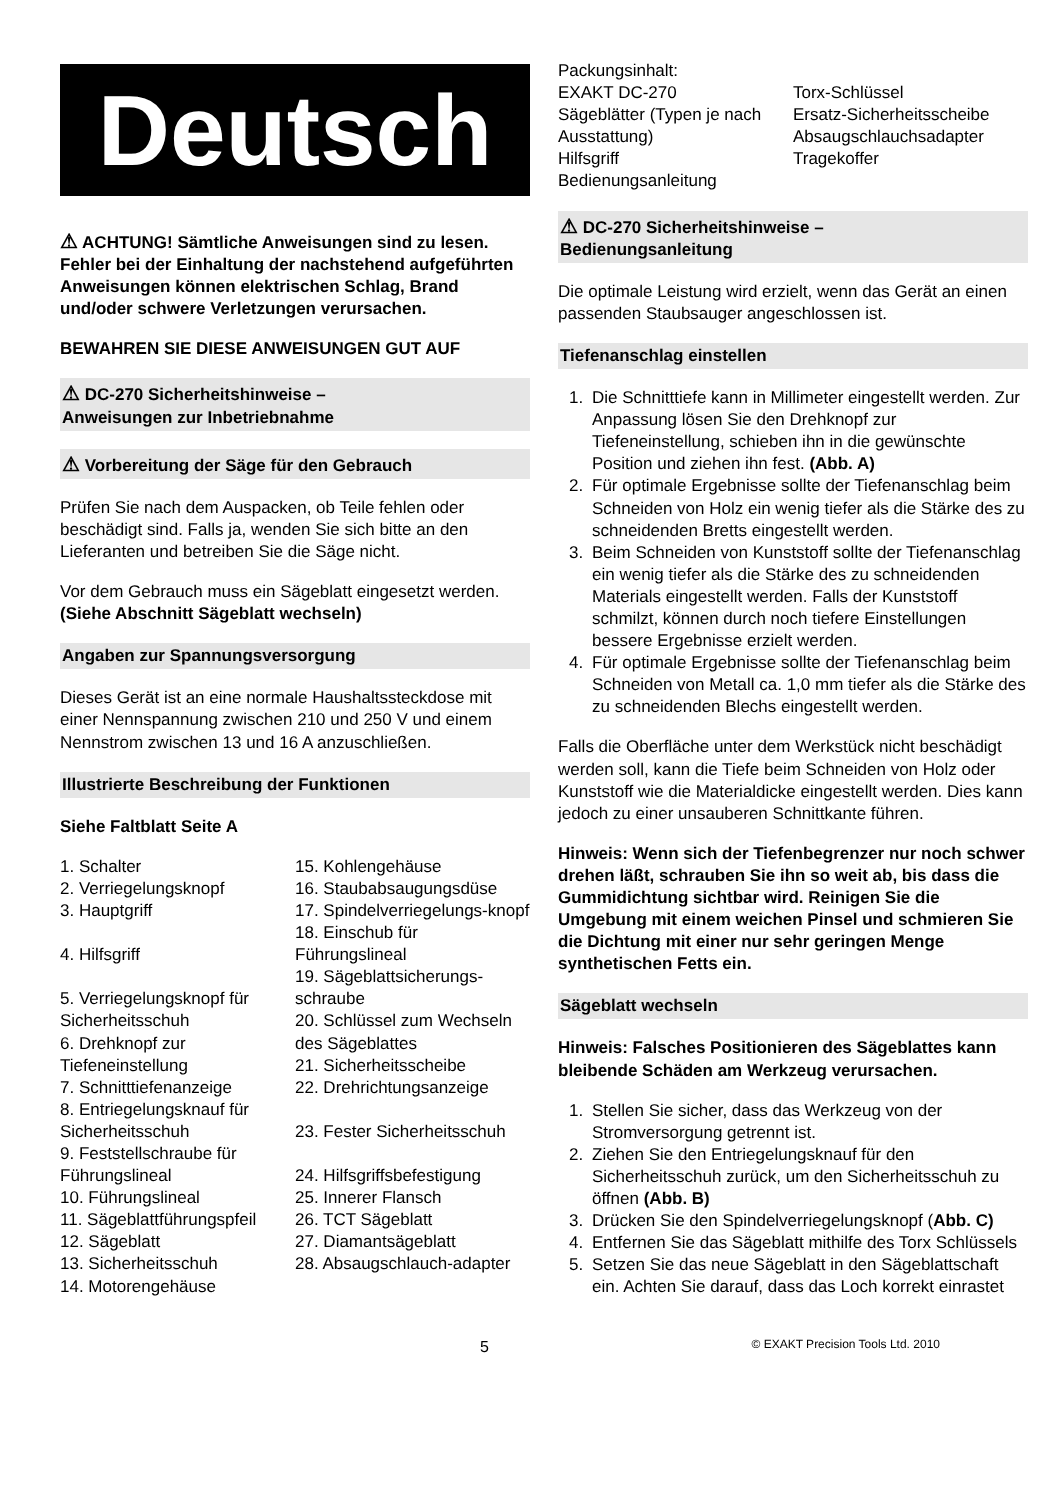Deutsch
⚠ ACHTUNG! Sämtliche Anweisungen sind zu lesen. Fehler bei der Einhaltung der nachstehend aufgeführten Anweisungen können elektrischen Schlag, Brand und/oder schwere Verletzungen verursachen.
BEWAHREN SIE DIESE ANWEISUNGEN GUT AUF
⚠ DC-270 Sicherheitshinweise –
Anweisungen zur Inbetriebnahme
⚠ Vorbereitung der Säge für den Gebrauch
Prüfen Sie nach dem Auspacken, ob Teile fehlen oder beschädigt sind. Falls ja, wenden Sie sich bitte an den Lieferanten und betreiben Sie die Säge nicht.
Vor dem Gebrauch muss ein Sägeblatt eingesetzt werden. (Siehe Abschnitt Sägeblatt wechseln)
Angaben zur Spannungsversorgung
Dieses Gerät ist an eine normale Haushaltssteckdose mit einer Nennspannung zwischen 210 und 250 V und einem Nennstrom zwischen 13 und 16 A anzuschließen.
Illustrierte Beschreibung der Funktionen
Siehe Faltblatt Seite A
1. Schalter
2. Verriegelungsknopf
3. Hauptgriff
4. Hilfsgriff
5. Verriegelungsknopf für Sicherheitsschuh
6. Drehknopf zur Tiefeneinstellung
7. Schnitttiefenanzeige
8. Entriegelungsknauf für Sicherheitsschuh
9. Feststellschraube für Führungslineal
10. Führungslineal
11. Sägeblattführungspfeil
12. Sägeblatt
13. Sicherheitsschuh
14. Motorengehäuse
15. Kohlengehäuse
16. Staubabsaugungsdüse
17. Spindelverriegelungs-knopf
18. Einschub für Führungslineal
19. Sägeblattsicherungs-schraube
20. Schlüssel zum Wechseln des Sägeblattes
21. Sicherheitsscheibe
22. Drehrichtungsanzeige
23. Fester Sicherheitsschuh
24. Hilfsgriffsbefestigung
25. Innerer Flansch
26. TCT Sägeblatt
27. Diamantsägeblatt
28. Absaugschlauch-adapter
Packungsinhalt:
EXAKT DC-270
Sägeblätter (Typen je nach Ausstattung)
Hilfsgriff
Bedienungsanleitung
Torx-Schlüssel
Ersatz-Sicherheitsscheibe
Absaugschlauchsadapter
Tragekoffer
⚠ DC-270 Sicherheitshinweise –
Bedienungsanleitung
Die optimale Leistung wird erzielt, wenn das Gerät an einen passenden Staubsauger angeschlossen ist.
Tiefenanschlag einstellen
1. Die Schnitttiefe kann in Millimeter eingestellt werden. Zur Anpassung lösen Sie den Drehknopf zur Tiefeneinstellung, schieben ihn in die gewünschte Position und ziehen ihn fest. (Abb. A)
2. Für optimale Ergebnisse sollte der Tiefenanschlag beim Schneiden von Holz ein wenig tiefer als die Stärke des zu schneidenden Bretts eingestellt werden.
3. Beim Schneiden von Kunststoff sollte der Tiefenanschlag ein wenig tiefer als die Stärke des zu schneidenden Materials eingestellt werden. Falls der Kunststoff schmilzt, können durch noch tiefere Einstellungen bessere Ergebnisse erzielt werden.
4. Für optimale Ergebnisse sollte der Tiefenanschlag beim Schneiden von Metall ca. 1,0 mm tiefer als die Stärke des zu schneidenden Blechs eingestellt werden.
Falls die Oberfläche unter dem Werkstück nicht beschädigt werden soll, kann die Tiefe beim Schneiden von Holz oder Kunststoff wie die Materialdicke eingestellt werden. Dies kann jedoch zu einer unsauberen Schnittkante führen.
Hinweis: Wenn sich der Tiefenbegrenzer nur noch schwer drehen läßt, schrauben Sie ihn so weit ab, bis dass die Gummidichtung sichtbar wird. Reinigen Sie die Umgebung mit einem weichen Pinsel und schmieren Sie die Dichtung mit einer nur sehr geringen Menge synthetischen Fetts ein.
Sägeblatt wechseln
Hinweis: Falsches Positionieren des Sägeblattes kann bleibende Schäden am Werkzeug verursachen.
1. Stellen Sie sicher, dass das Werkzeug von der Stromversorgung getrennt ist.
2. Ziehen Sie den Entriegelungsknauf für den Sicherheitsschuh zurück, um den Sicherheitsschuh zu öffnen (Abb. B)
3. Drücken Sie den Spindelverriegelungsknopf (Abb. C)
4. Entfernen Sie das Sägeblatt mithilfe des Torx Schlüssels
5. Setzen Sie das neue Sägeblatt in den Sägeblattschaft ein. Achten Sie darauf, dass das Loch korrekt einrastet
5 © EXAKT Precision Tools Ltd. 2010